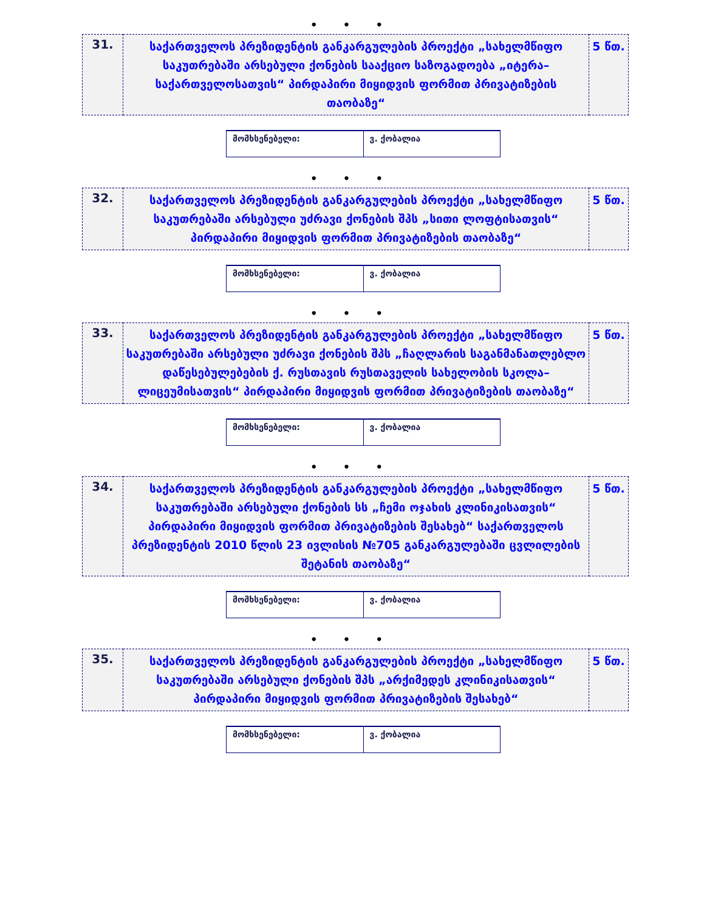• • •
| 31. | საქართველოს პრეზიდენტის განკარგულების პროექტი „სახელმწიფო საკუთრებაში არსებული ქონების სააქციო საზოგადოება „იტერა–საქართველოსათვის“ პირდაპირი მიყიდვის ფორმით პრივატიზების თაობაზე“ | 5 წთ. |
| მომხსენებელი: | ვ. ქობალია |
• • •
| 32. | საქართველოს პრეზიდენტის განკარგულების პროექტი „სახელმწიფო საკუთრებაში არსებული უძრავი ქონების შპს „სითი ლოფტისათვის“ პირდაპირი მიყიდვის ფორმით პრივატიზების თაობაზე“ | 5 წთ. |
| მომხსენებელი: | ვ. ქობალია |
• • •
| 33. | საქართველოს პრეზიდენტის განკარგულების პროექტი „სახელმწიფო საკუთრებაში არსებული უძრავი ქონების შპს „ჩაღლარის საგანმანათლებლო დაწესებულებების ქ. რუსთავის რუსთაველის სახელობის სკოლა–ლიცეუმისათვის“ პირდაპირი მიყიდვის ფორმით პრივატიზების თაობაზე“ | 5 წთ. |
| მომხსენებელი: | ვ. ქობალია |
• • •
| 34. | საქართველოს პრეზიდენტის განკარგულების პროექტი „სახელმწიფო საკუთრებაში არსებული ქონების სს „ჩემი ოჯახის კლინიკისათვის“ პირდაპირი მიყიდვის ფორმით პრივატიზების შესახებ“ საქართველოს პრეზიდენტის 2010 წლის 23 ივლისის №705 განკარგულებაში ცვლილების შეტანის თაობაზე“ | 5 წთ. |
| მომხსენებელი: | ვ. ქობალია |
• • •
| 35. | საქართველოს პრეზიდენტის განკარგულების პროექტი „სახელმწიფო საკუთრებაში არსებული ქონების შპს „არქიმედეს კლინიკისათვის“ პირდაპირი მიყიდვის ფორმით პრივატიზების შესახებ“ | 5 წთ. |
| მომხსენებელი: | ვ. ქობალია |